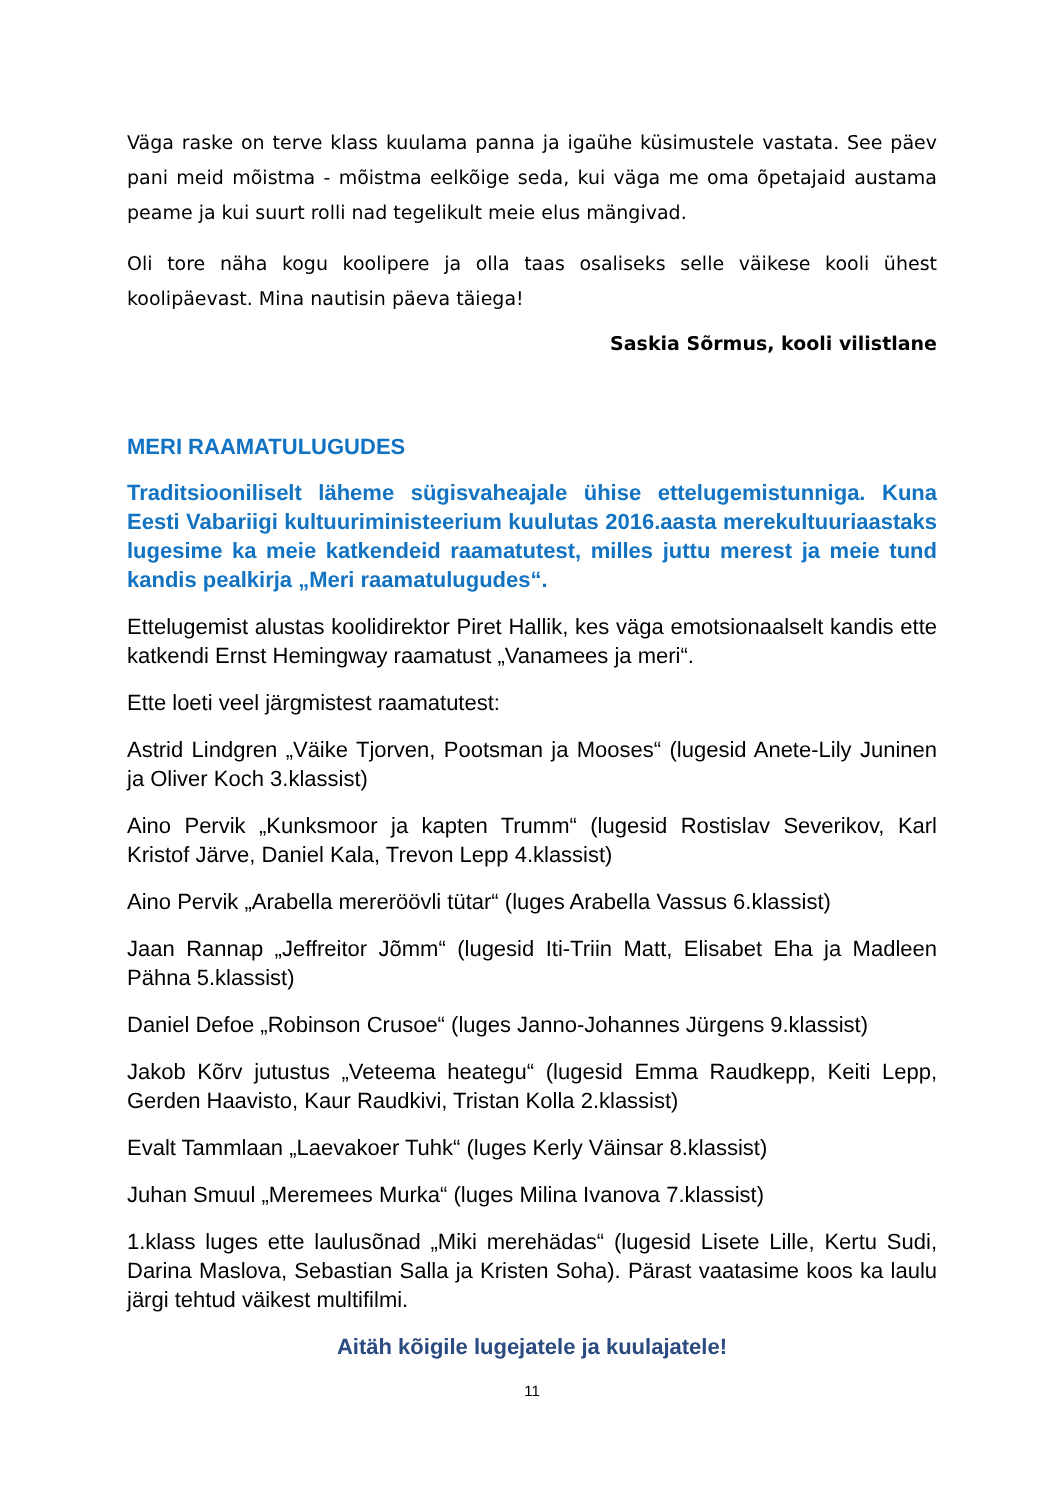Väga raske on terve klass kuulama panna ja igaühe küsimustele vastata. See päev pani meid mõistma - mõistma eelkõige seda, kui väga me oma õpetajaid austama peame ja kui suurt rolli nad tegelikult meie elus mängivad.
Oli tore näha kogu koolipere ja olla taas osaliseks selle väikese kooli ühest koolipäevast. Mina nautisin päeva täiega!
Saskia Sõrmus, kooli vilistlane
MERI RAAMATULUGUDES
Traditsiooniliselt läheme sügisvaheajale ühise ettelugemistunniga. Kuna Eesti Vabariigi kultuuriministeerium kuulutas 2016.aasta merekultuuriaastaks lugesime ka meie katkendeid raamatutest, milles juttu merest ja meie tund kandis pealkirja „Meri raamatulugudes“.
Ettelugemist alustas koolidirektor Piret Hallik, kes väga emotsionaalselt kandis ette katkendi Ernst Hemingway raamatust „Vanamees ja meri“.
Ette loeti veel järgmistest raamatutest:
Astrid Lindgren „Väike Tjorven, Pootsman ja Mooses“ (lugesid Anete-Lily Juninen ja Oliver Koch 3.klassist)
Aino Pervik „Kunksmoor ja kapten Trumm“ (lugesid Rostislav Severikov, Karl Kristof Järve, Daniel Kala, Trevon Lepp 4.klassist)
Aino Pervik „Arabella mereröövli tütar“ (luges Arabella Vassus 6.klassist)
Jaan Rannap „Jeffreitor Jõmm“ (lugesid Iti-Triin Matt, Elisabet Eha ja Madleen Pähna 5.klassist)
Daniel Defoe „Robinson Crusoe“ (luges Janno-Johannes Jürgens 9.klassist)
Jakob Kõrv jutustus „Veteema heategu“ (lugesid Emma Raudkepp, Keiti Lepp, Gerden Haavisto, Kaur Raudkivi, Tristan Kolla 2.klassist)
Evalt Tammlaan „Laevakoer Tuhk“ (luges Kerly Väinsar 8.klassist)
Juhan Smuul „Meremees Murka“ (luges Milina Ivanova 7.klassist)
1.klass luges ette laulusõnad „Miki merehädas“ (lugesid Lisete Lille, Kertu Sudi, Darina Maslova, Sebastian Salla ja Kristen Soha). Pärast vaatasime koos ka laulu järgi tehtud väikest multifilmi.
Aitäh kõigile lugejatele ja kuulajatele!
11